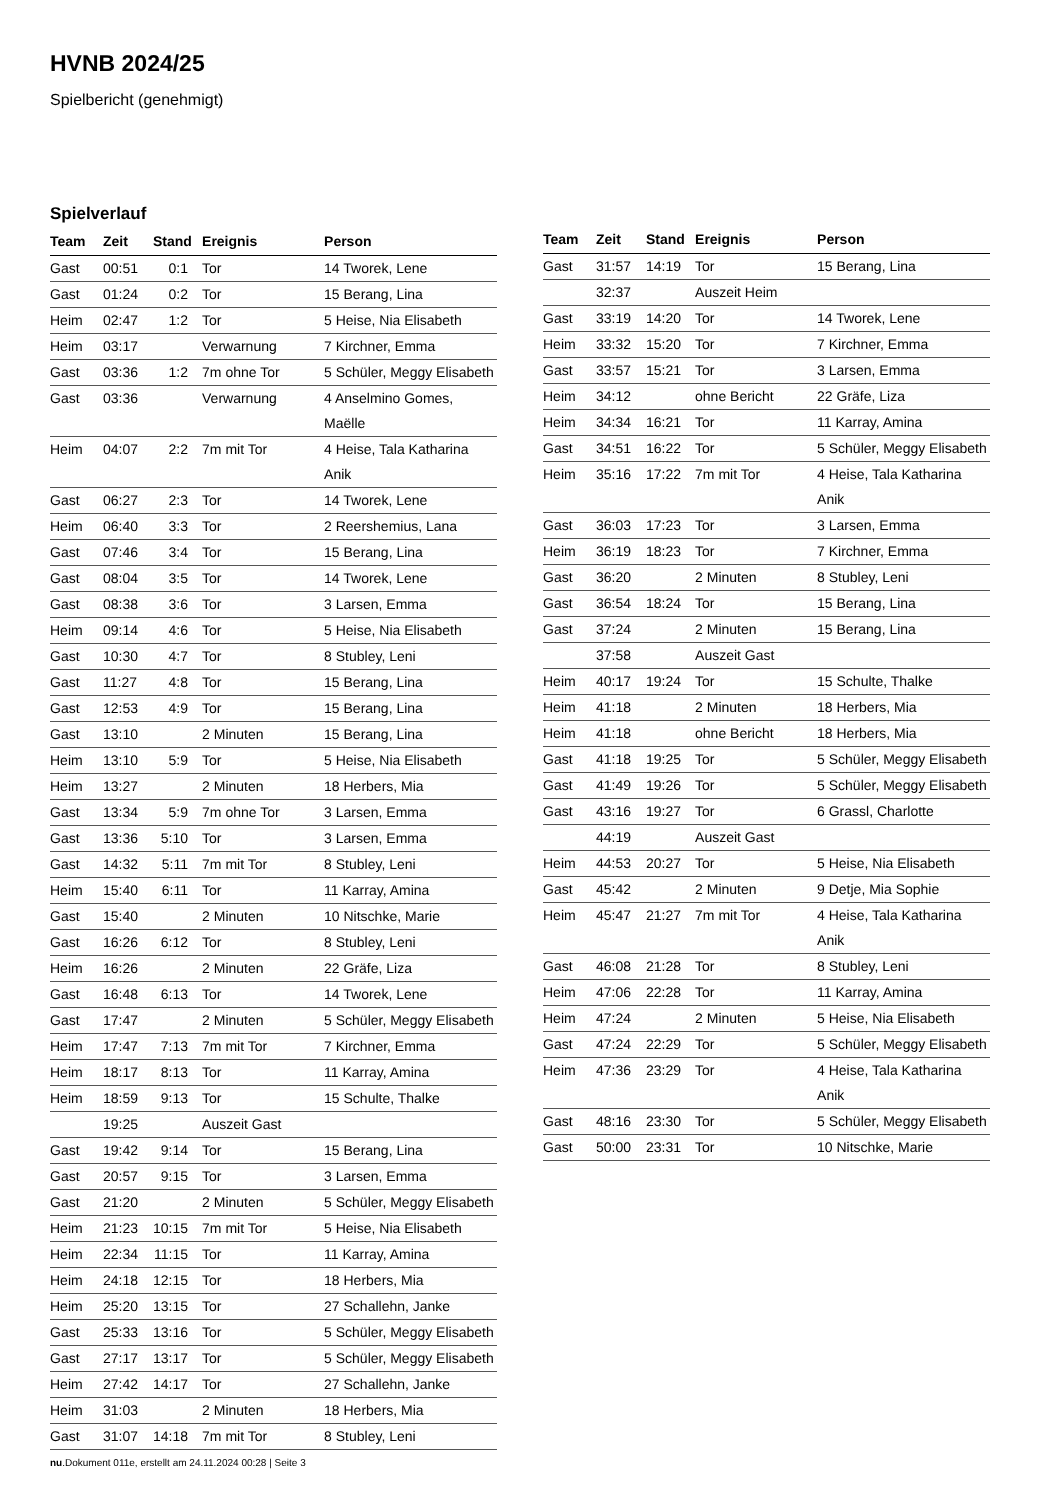HVNB 2024/25
Spielbericht (genehmigt)
Spielverlauf
| Team | Zeit | Stand | Ereignis | Person |
| --- | --- | --- | --- | --- |
| Gast | 00:51 | 0:1 | Tor | 14 Tworek, Lene |
| Gast | 01:24 | 0:2 | Tor | 15 Berang, Lina |
| Heim | 02:47 | 1:2 | Tor | 5 Heise, Nia Elisabeth |
| Heim | 03:17 | | Verwarnung | 7 Kirchner, Emma |
| Gast | 03:36 | 1:2 | 7m ohne Tor | 5 Schüler, Meggy Elisabeth |
| Gast | 03:36 | | Verwarnung | 4 Anselmino Gomes, Maëlle |
| Heim | 04:07 | 2:2 | 7m mit Tor | 4 Heise, Tala Katharina Anik |
| Gast | 06:27 | 2:3 | Tor | 14 Tworek, Lene |
| Heim | 06:40 | 3:3 | Tor | 2 Reershemius, Lana |
| Gast | 07:46 | 3:4 | Tor | 15 Berang, Lina |
| Gast | 08:04 | 3:5 | Tor | 14 Tworek, Lene |
| Gast | 08:38 | 3:6 | Tor | 3 Larsen, Emma |
| Heim | 09:14 | 4:6 | Tor | 5 Heise, Nia Elisabeth |
| Gast | 10:30 | 4:7 | Tor | 8 Stubley, Leni |
| Gast | 11:27 | 4:8 | Tor | 15 Berang, Lina |
| Gast | 12:53 | 4:9 | Tor | 15 Berang, Lina |
| Gast | 13:10 | | 2 Minuten | 15 Berang, Lina |
| Heim | 13:10 | 5:9 | Tor | 5 Heise, Nia Elisabeth |
| Heim | 13:27 | | 2 Minuten | 18 Herbers, Mia |
| Gast | 13:34 | 5:9 | 7m ohne Tor | 3 Larsen, Emma |
| Gast | 13:36 | 5:10 | Tor | 3 Larsen, Emma |
| Gast | 14:32 | 5:11 | 7m mit Tor | 8 Stubley, Leni |
| Heim | 15:40 | 6:11 | Tor | 11 Karray, Amina |
| Gast | 15:40 | | 2 Minuten | 10 Nitschke, Marie |
| Gast | 16:26 | 6:12 | Tor | 8 Stubley, Leni |
| Heim | 16:26 | | 2 Minuten | 22 Gräfe, Liza |
| Gast | 16:48 | 6:13 | Tor | 14 Tworek, Lene |
| Gast | 17:47 | | 2 Minuten | 5 Schüler, Meggy Elisabeth |
| Heim | 17:47 | 7:13 | 7m mit Tor | 7 Kirchner, Emma |
| Heim | 18:17 | 8:13 | Tor | 11 Karray, Amina |
| Heim | 18:59 | 9:13 | Tor | 15 Schulte, Thalke |
| | 19:25 | | Auszeit Gast | |
| Gast | 19:42 | 9:14 | Tor | 15 Berang, Lina |
| Gast | 20:57 | 9:15 | Tor | 3 Larsen, Emma |
| Gast | 21:20 | | 2 Minuten | 5 Schüler, Meggy Elisabeth |
| Heim | 21:23 | 10:15 | 7m mit Tor | 5 Heise, Nia Elisabeth |
| Heim | 22:34 | 11:15 | Tor | 11 Karray, Amina |
| Heim | 24:18 | 12:15 | Tor | 18 Herbers, Mia |
| Heim | 25:20 | 13:15 | Tor | 27 Schallehn, Janke |
| Gast | 25:33 | 13:16 | Tor | 5 Schüler, Meggy Elisabeth |
| Gast | 27:17 | 13:17 | Tor | 5 Schüler, Meggy Elisabeth |
| Heim | 27:42 | 14:17 | Tor | 27 Schallehn, Janke |
| Heim | 31:03 | | 2 Minuten | 18 Herbers, Mia |
| Gast | 31:07 | 14:18 | 7m mit Tor | 8 Stubley, Leni |
| Team | Zeit | Stand | Ereignis | Person |
| --- | --- | --- | --- | --- |
| Gast | 31:57 | 14:19 | Tor | 15 Berang, Lina |
| | 32:37 | | Auszeit Heim | |
| Gast | 33:19 | 14:20 | Tor | 14 Tworek, Lene |
| Heim | 33:32 | 15:20 | Tor | 7 Kirchner, Emma |
| Gast | 33:57 | 15:21 | Tor | 3 Larsen, Emma |
| Heim | 34:12 | | ohne Bericht | 22 Gräfe, Liza |
| Heim | 34:34 | 16:21 | Tor | 11 Karray, Amina |
| Gast | 34:51 | 16:22 | Tor | 5 Schüler, Meggy Elisabeth |
| Heim | 35:16 | 17:22 | 7m mit Tor | 4 Heise, Tala Katharina Anik |
| Gast | 36:03 | 17:23 | Tor | 3 Larsen, Emma |
| Heim | 36:19 | 18:23 | Tor | 7 Kirchner, Emma |
| Gast | 36:20 | | 2 Minuten | 8 Stubley, Leni |
| Gast | 36:54 | 18:24 | Tor | 15 Berang, Lina |
| Gast | 37:24 | | 2 Minuten | 15 Berang, Lina |
| | 37:58 | | Auszeit Gast | |
| Heim | 40:17 | 19:24 | Tor | 15 Schulte, Thalke |
| Heim | 41:18 | | 2 Minuten | 18 Herbers, Mia |
| Heim | 41:18 | | ohne Bericht | 18 Herbers, Mia |
| Gast | 41:18 | 19:25 | Tor | 5 Schüler, Meggy Elisabeth |
| Gast | 41:49 | 19:26 | Tor | 5 Schüler, Meggy Elisabeth |
| Gast | 43:16 | 19:27 | Tor | 6 Grassl, Charlotte |
| | 44:19 | | Auszeit Gast | |
| Heim | 44:53 | 20:27 | Tor | 5 Heise, Nia Elisabeth |
| Gast | 45:42 | | 2 Minuten | 9 Detje, Mia Sophie |
| Heim | 45:47 | 21:27 | 7m mit Tor | 4 Heise, Tala Katharina Anik |
| Gast | 46:08 | 21:28 | Tor | 8 Stubley, Leni |
| Heim | 47:06 | 22:28 | Tor | 11 Karray, Amina |
| Heim | 47:24 | | 2 Minuten | 5 Heise, Nia Elisabeth |
| Gast | 47:24 | 22:29 | Tor | 5 Schüler, Meggy Elisabeth |
| Heim | 47:36 | 23:29 | Tor | 4 Heise, Tala Katharina Anik |
| Gast | 48:16 | 23:30 | Tor | 5 Schüler, Meggy Elisabeth |
| Gast | 50:00 | 23:31 | Tor | 10 Nitschke, Marie |
nu.Dokument 011e, erstellt am 24.11.2024 00:28 | Seite 3